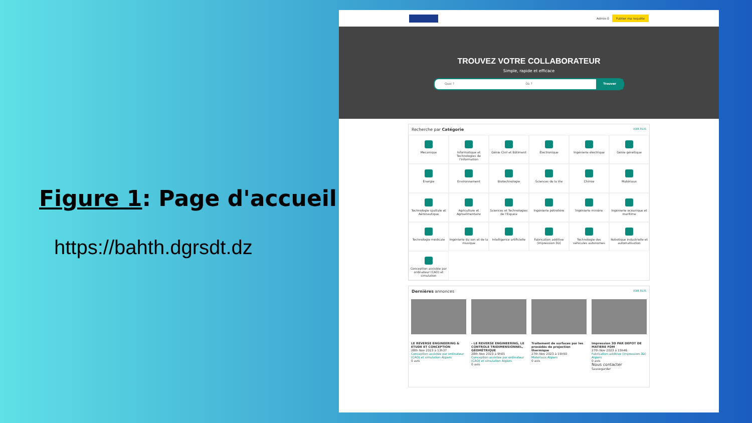Figure 1: Page d'accueil
https://bahth.dgrsdt.dz
Admin 0 Publier ma requête
TROUVEZ VOTRE COLLABORATEUR
Simple, rapide et efficace
Quoi ? Où ? Trouver
Recherche par Catégorie VOIR PLUS
Mecanique
Informatique et Technologies de l'Information
Génie Civil et Bâtiment
Électronique
Ingénierie électrique
Génie génétique
Énergie
Environnement
Biotechnologie
Sciences de la Vie
Chimie
Matériaux
Technologie spatiale et Aéronautique
Agriculture et Agroalimentaire
Sciences et Technologies de l'Espace
Ingénierie pétrolière
Ingénierie minière
Ingénierie océanique et maritime
Technologie médicale
Ingénierie du son et de la musique
Intelligence artificielle
Fabrication additive (impression 3D)
Technologie des véhicules autonomes
Robotique industrielle et automatisation
Conception assistée par ordinateur (CAO) et simulation
Dernières annonces VOIR PLUS
LE REVERSE ENGINEERING & ETUDE ET CONCEPTION
28th Nov 2023 à 13h37
Conception assistée par ordinateur (CAO) et simulation Algiers
0 avis
- LE REVERSE ENGINEERING, LE CONTROLE TRIDIMENSIONNEL, GÉOMÉTRIQUE
28th Nov 2023 à 9h01
Conception assistée par ordinateur (CAO) et simulation Algiers
0 avis
Traitement de surfaces par les procédés de projection thermique
27th Nov 2023 à 15h50
Matériaux Algiers
0 avis
Impression 3D PAR DEPOT DE MATIERE FDM
27th Nov 2023 à 15h46
Fabrication additive (impression 3D) Algiers
0 avis
Nous contacter
Sauvegarder